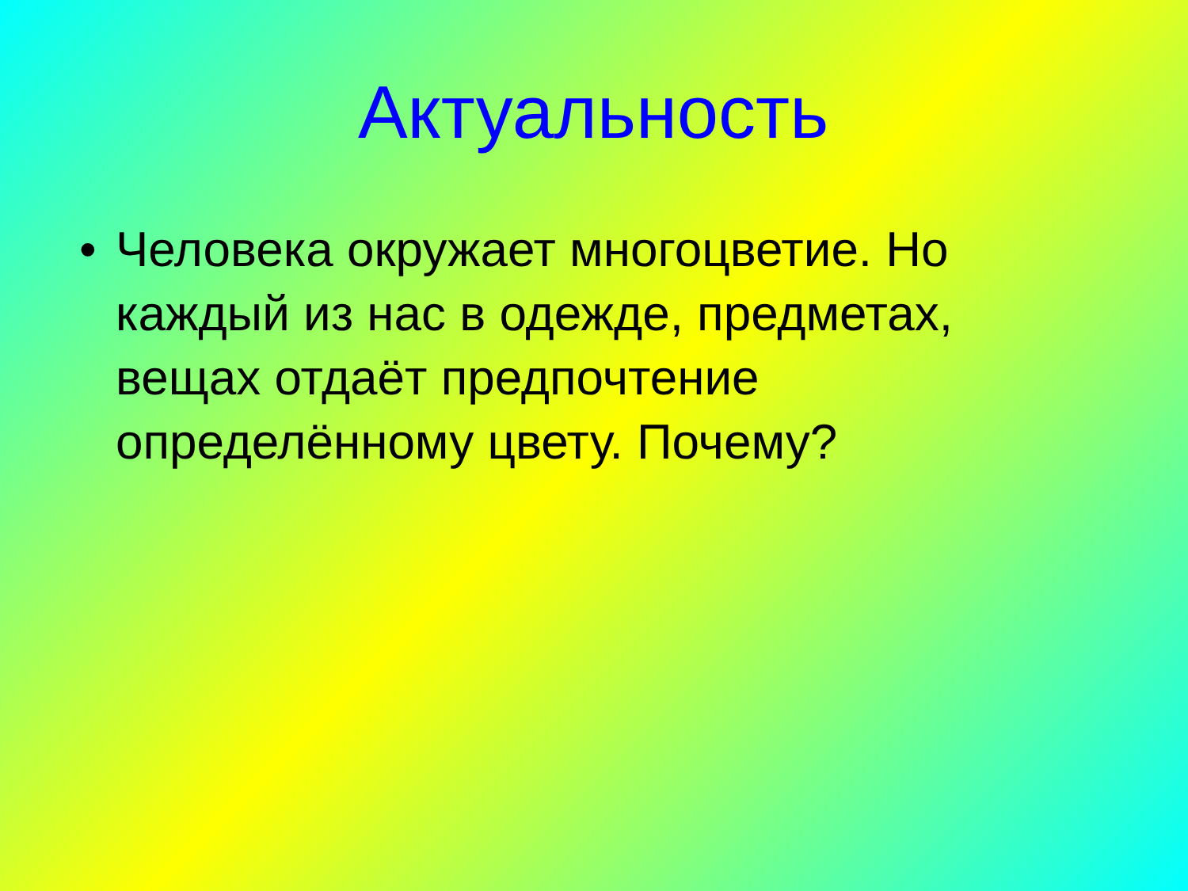Актуальность
• Человека окружает многоцветие. Но каждый из нас в одежде, предметах, вещах отдаёт предпочтение определённому цвету. Почему?